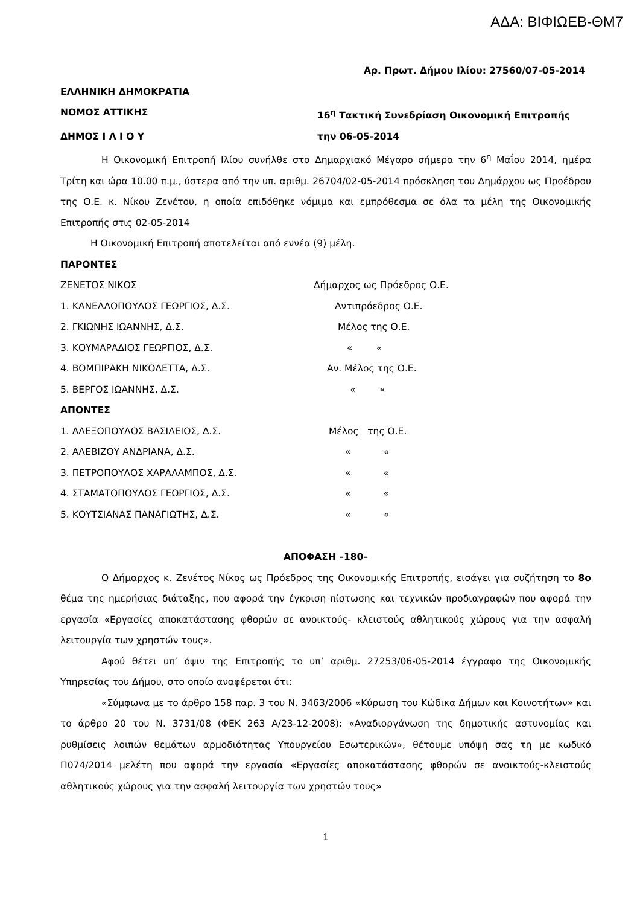ΑΔΑ: ΒΙΦΙΩΕΒ-ΘΜ7
Αρ. Πρωτ. Δήμου Ιλίου: 27560/07-05-2014
ΕΛΛΗΝΙΚΗ ΔΗΜΟΚΡΑΤΙΑ
ΝΟΜΟΣ ΑΤΤΙΚΗΣ 16<sup>η</sup> Τακτική Συνεδρίαση Οικονομική Επιτροπής
ΔΗΜΟΣ Ι Λ Ι Ο Υ την 06-05-2014
Η Οικονομική Επιτροπή Ιλίου συνήλθε στο Δημαρχιακό Μέγαρο σήμερα την 6<sup>η</sup> Μαΐου 2014, ημέρα Τρίτη και ώρα 10.00 π.μ., ύστερα από την υπ. αριθμ. 26704/02-05-2014 πρόσκληση του Δημάρχου ως Προέδρου της Ο.Ε. κ. Νίκου Ζενέτου, η οποία επιδόθηκε νόμιμα και εμπρόθεσμα σε όλα τα μέλη της Οικονομικής Επιτροπής στις 02-05-2014
Η Οικονομική Επιτροπή αποτελείται από εννέα (9) μέλη.
ΠΑΡΟΝΤΕΣ
ΖΕΝΕΤΟΣ ΝΙΚΟΣ Δήμαρχος ως Πρόεδρος Ο.Ε.
1. ΚΑΝΕΛΛΟΠΟΥΛΟΣ ΓΕΩΡΓΙΟΣ, Δ.Σ. Αντιπρόεδρος Ο.Ε.
2. ΓΚΙΩΝΗΣ ΙΩΑΝΝΗΣ, Δ.Σ. Μέλος της Ο.Ε.
3. ΚΟΥΜΑΡΑΔΙΟΣ ΓΕΩΡΓΙΟΣ, Δ.Σ. « «
4. ΒΟΜΠΙΡΑΚΗ ΝΙΚΟΛΕΤΤΑ, Δ.Σ. Αν. Μέλος της Ο.Ε.
5. ΒΕΡΓΟΣ ΙΩΑΝΝΗΣ, Δ.Σ. « «
ΑΠΟΝΤΕΣ
1. ΑΛΕΞΟΠΟΥΛΟΣ ΒΑΣΙΛΕΙΟΣ, Δ.Σ. Μέλος της Ο.Ε.
2. ΑΛΕΒΙΖΟΥ ΑΝΔΡΙΑΝΑ, Δ.Σ. « «
3. ΠΕΤΡΟΠΟΥΛΟΣ ΧΑΡΑΛΑΜΠΟΣ, Δ.Σ. « «
4. ΣΤΑΜΑΤΟΠΟΥΛΟΣ ΓΕΩΡΓΙΟΣ, Δ.Σ. « «
5. ΚΟΥΤΣΙΑΝΑΣ ΠΑΝΑΓΙΩΤΗΣ, Δ.Σ. « «
ΑΠΟΦΑΣΗ –180–
Ο Δήμαρχος κ. Ζενέτος Νίκος ως Πρόεδρος της Οικονομικής Επιτροπής, εισάγει για συζήτηση το 8ο θέμα της ημερήσιας διάταξης, που αφορά την έγκριση πίστωσης και τεχνικών προδιαγραφών που αφορά την εργασία «Εργασίες αποκατάστασης φθορών σε ανοικτούς- κλειστούς αθλητικούς χώρους για την ασφαλή λειτουργία των χρηστών τους».
Αφού θέτει υπ’ όψιν της Επιτροπής το υπ’ αριθμ. 27253/06-05-2014 έγγραφο της Οικονομικής Υπηρεσίας του Δήμου, στο οποίο αναφέρεται ότι:
«Σύμφωνα με το άρθρο 158 παρ. 3 του Ν. 3463/2006 «Κύρωση του Κώδικα Δήμων και Κοινοτήτων» και το άρθρο 20 του Ν. 3731/08 (ΦΕΚ 263 Α/23-12-2008): «Αναδιοργάνωση της δημοτικής αστυνομίας και ρυθμίσεις λοιπών θεμάτων αρμοδιότητας Υπουργείου Εσωτερικών», θέτουμε υπόψη σας τη με κωδικό Π074/2014 μελέτη που αφορά την εργασία «Εργασίες αποκατάστασης φθορών σε ανοικτούς-κλειστούς αθλητικούς χώρους για την ασφαλή λειτουργία των χρηστών τους»
1